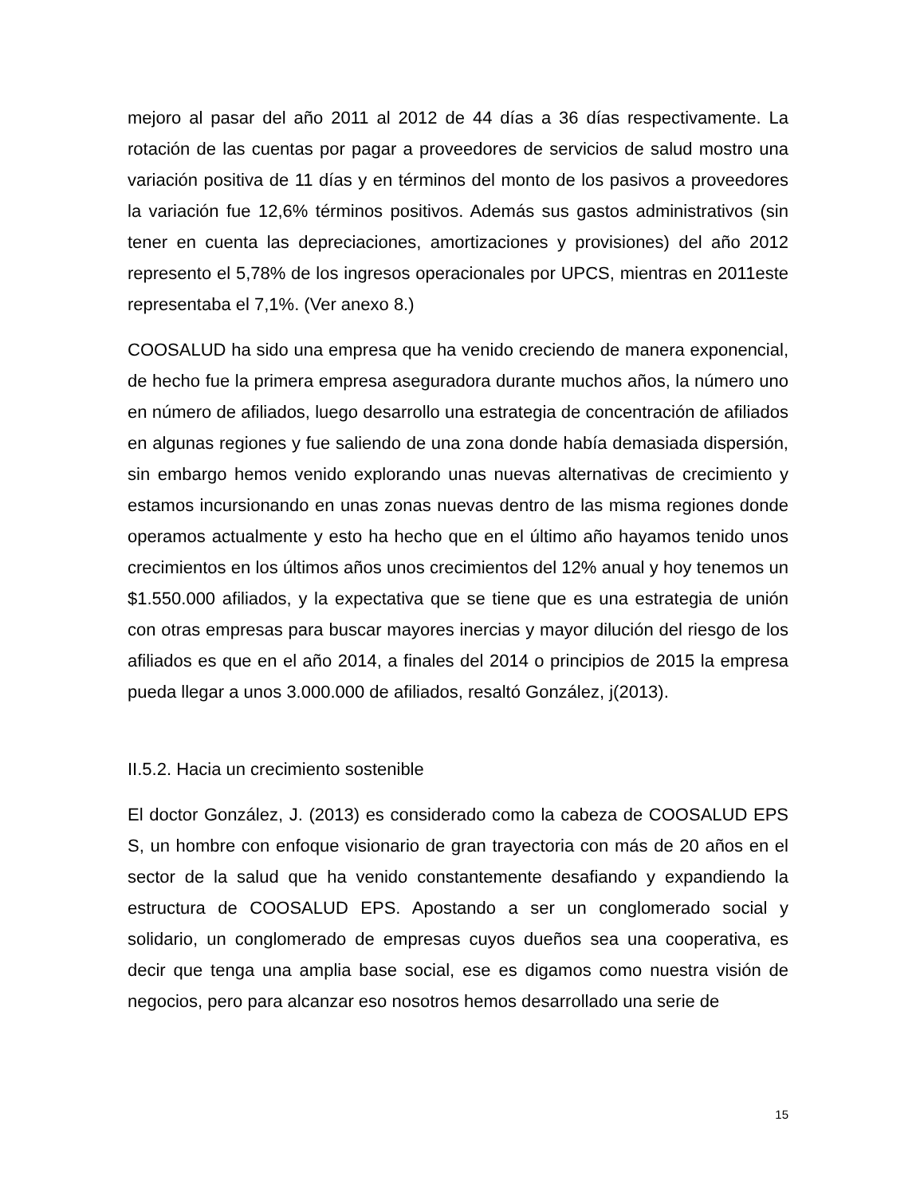mejoro al pasar del año 2011 al 2012 de 44 días a 36 días respectivamente. La rotación de las cuentas por pagar a proveedores de servicios de salud mostro una variación positiva de 11 días y en términos del monto de los pasivos a proveedores la variación fue 12,6% términos positivos. Además sus gastos administrativos (sin tener en cuenta las depreciaciones, amortizaciones y provisiones) del año 2012 represento el 5,78% de los ingresos operacionales por UPCS, mientras en 2011este representaba el 7,1%. (Ver anexo 8.)
COOSALUD ha sido una empresa que ha venido creciendo de manera exponencial, de hecho fue la primera empresa aseguradora durante muchos años, la número uno en número de afiliados, luego desarrollo una estrategia de concentración de afiliados en algunas regiones y fue saliendo de una zona donde había demasiada dispersión, sin embargo hemos venido explorando unas nuevas alternativas de crecimiento y estamos incursionando en unas zonas nuevas dentro de las misma regiones donde operamos actualmente y esto ha hecho que en el último año hayamos tenido unos crecimientos en los últimos años unos crecimientos del 12% anual y hoy tenemos un $1.550.000 afiliados, y la expectativa que se tiene que es una estrategia de unión con otras empresas para buscar mayores inercias y mayor dilución del riesgo de los afiliados es que en el año 2014, a finales del 2014 o principios de 2015 la empresa pueda llegar a unos 3.000.000 de afiliados, resaltó González, j(2013).
II.5.2. Hacia un crecimiento sostenible
El doctor González, J. (2013) es considerado como la cabeza de COOSALUD EPS S, un hombre con enfoque visionario de gran trayectoria con más de 20 años en el sector de la salud que ha venido constantemente desafiando y expandiendo la estructura de COOSALUD EPS. Apostando a ser un conglomerado social y solidario, un conglomerado de empresas cuyos dueños sea una cooperativa, es decir que tenga una amplia base social, ese es digamos como nuestra visión de negocios, pero para alcanzar eso nosotros hemos desarrollado una serie de
15